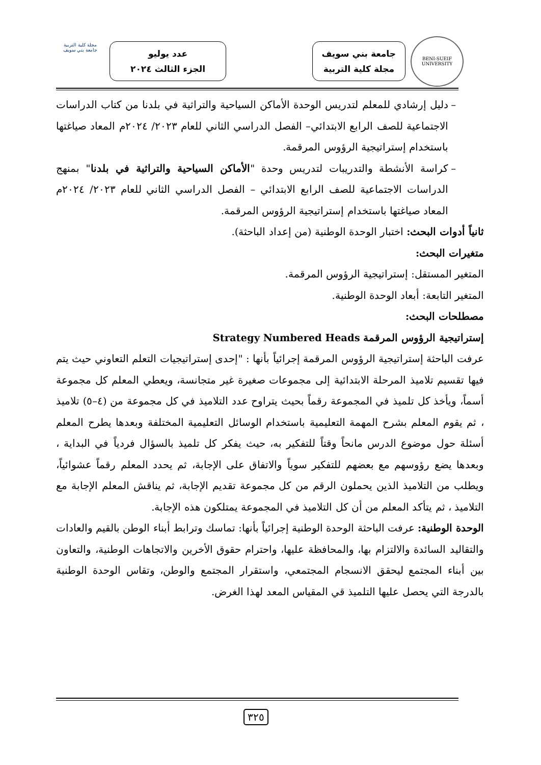BENI-SUEIF UNIVERSITY
جامعة بني سويف
مجلة كلية التربية
عدد يوليو
الجزء الثالث ٢٠٢٤
مجلة كلية التربية
جامعة بني سويف
– دليل إرشادي للمعلم لتدريس الوحدة الأماكن السياحية والتراثية في بلدنا من كتاب الدراسات الاجتماعية للصف الرابع الابتدائي– الفصل الدراسي الثاني للعام ٢٠٢٣/ ٢٠٢٤م المعاد صياغتها باستخدام إستراتيجية الرؤوس المرقمة.
– كراسة الأنشطة والتدريبات لتدريس وحدة "الأماكن السياحية والتراثية في بلدنا" بمنهج الدراسات الاجتماعية للصف الرابع الابتدائي – الفصل الدراسي الثاني للعام ٢٠٢٣/ ٢٠٢٤م المعاد صياغتها باستخدام إستراتيجية الرؤوس المرقمة.
ثانياً أدوات البحث: اختبار الوحدة الوطنية (من إعداد الباحثة).
متغيرات البحث:
المتغير المستقل: إستراتيجية الرؤوس المرقمة.
المتغير التابعة: أبعاد الوحدة الوطنية.
مصطلحات البحث:
إستراتيجية الرؤوس المرقمة Strategy Numbered Heads
عرفت الباحثة إستراتيجية الرؤوس المرقمة إجرائياً بأنها : "إحدى إستراتيجيات التعلم التعاوني حيث يتم فيها تقسيم تلاميذ المرحلة الابتدائية إلى مجموعات صغيرة غير متجانسة، ويعطي المعلم كل مجموعة أسماً، ويأخذ كل تلميذ في المجموعة رقماً بحيث يتراوح عدد التلاميذ في كل مجموعة من (٤–٥) تلاميذ ، ثم يقوم المعلم بشرح المهمة التعليمية باستخدام الوسائل التعليمية المختلفة وبعدها يطرح المعلم أسئلة حول موضوع الدرس مانحاً وقتاً للتفكير به، حيث يفكر كل تلميذ بالسؤال فردياً في البداية ، وبعدها يضع رؤوسهم مع بعضهم للتفكير سوياً والاتفاق على الإجابة، ثم يحدد المعلم رقماً عشوائياً، ويطلب من التلاميذ الذين يحملون الرقم من كل مجموعة تقديم الإجابة، ثم يناقش المعلم الإجابة مع التلاميذ ، ثم يتأكد المعلم من أن كل التلاميذ في المجموعة يمتلكون هذه الإجابة.
الوحدة الوطنية: عرفت الباحثة الوحدة الوطنية إجرائياً بأنها: تماسك وترابط أبناء الوطن بالقيم والعادات والتقاليد السائدة والالتزام بها، والمحافظة عليها، واحترام حقوق الأخرين والاتجاهات الوطنية، والتعاون بين أبناء المجتمع ليحقق الانسجام المجتمعي، واستقرار المجتمع والوطن، وتقاس الوحدة الوطنية بالدرجة التي يحصل عليها التلميذ قي المقياس المعد لهذا الغرض.
٣٢٥